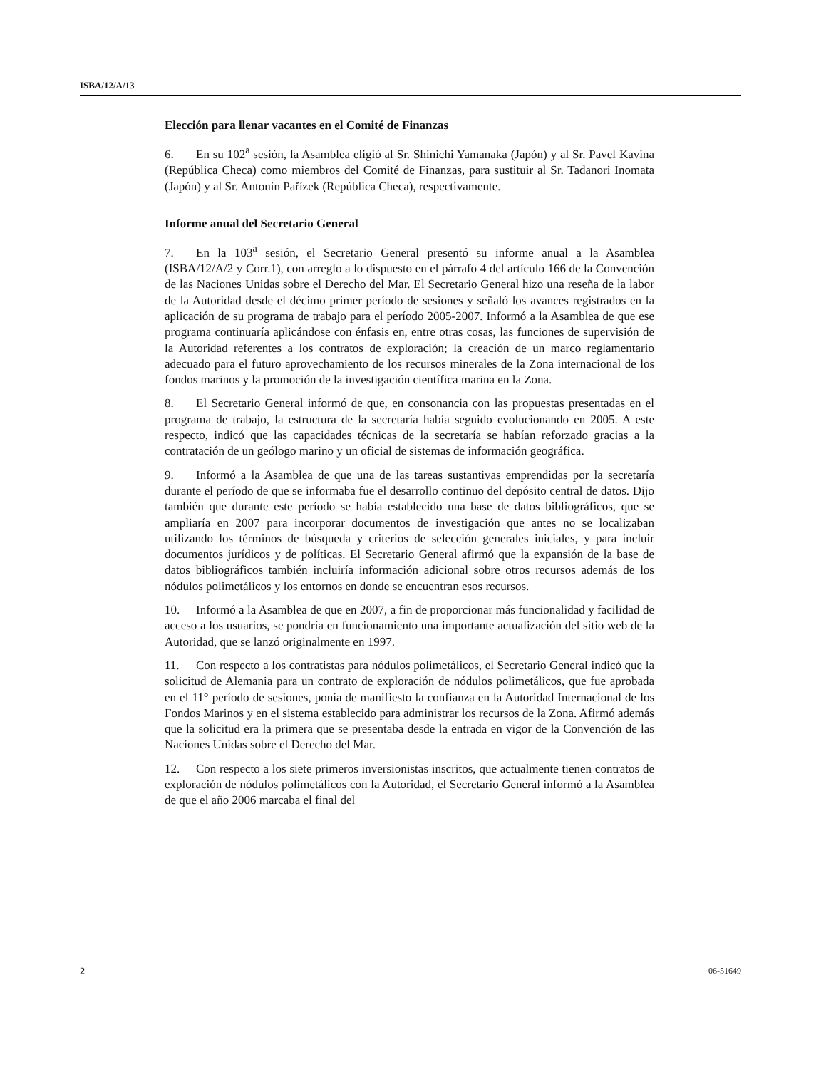ISBA/12/A/13
Elección para llenar vacantes en el Comité de Finanzas
6. En su 102<sup>a</sup> sesión, la Asamblea eligió al Sr. Shinichi Yamanaka (Japón) y al Sr. Pavel Kavina (República Checa) como miembros del Comité de Finanzas, para sustituir al Sr. Tadanori Inomata (Japón) y al Sr. Antonin Pařízek (República Checa), respectivamente.
Informe anual del Secretario General
7. En la 103<sup>a</sup> sesión, el Secretario General presentó su informe anual a la Asamblea (ISBA/12/A/2 y Corr.1), con arreglo a lo dispuesto en el párrafo 4 del artículo 166 de la Convención de las Naciones Unidas sobre el Derecho del Mar. El Secretario General hizo una reseña de la labor de la Autoridad desde el décimo primer período de sesiones y señaló los avances registrados en la aplicación de su programa de trabajo para el período 2005-2007. Informó a la Asamblea de que ese programa continuaría aplicándose con énfasis en, entre otras cosas, las funciones de supervisión de la Autoridad referentes a los contratos de exploración; la creación de un marco reglamentario adecuado para el futuro aprovechamiento de los recursos minerales de la Zona internacional de los fondos marinos y la promoción de la investigación científica marina en la Zona.
8. El Secretario General informó de que, en consonancia con las propuestas presentadas en el programa de trabajo, la estructura de la secretaría había seguido evolucionando en 2005. A este respecto, indicó que las capacidades técnicas de la secretaría se habían reforzado gracias a la contratación de un geólogo marino y un oficial de sistemas de información geográfica.
9. Informó a la Asamblea de que una de las tareas sustantivas emprendidas por la secretaría durante el período de que se informaba fue el desarrollo continuo del depósito central de datos. Dijo también que durante este período se había establecido una base de datos bibliográficos, que se ampliaría en 2007 para incorporar documentos de investigación que antes no se localizaban utilizando los términos de búsqueda y criterios de selección generales iniciales, y para incluir documentos jurídicos y de políticas. El Secretario General afirmó que la expansión de la base de datos bibliográficos también incluiría información adicional sobre otros recursos además de los nódulos polimetálicos y los entornos en donde se encuentran esos recursos.
10. Informó a la Asamblea de que en 2007, a fin de proporcionar más funcionalidad y facilidad de acceso a los usuarios, se pondría en funcionamiento una importante actualización del sitio web de la Autoridad, que se lanzó originalmente en 1997.
11. Con respecto a los contratistas para nódulos polimetálicos, el Secretario General indicó que la solicitud de Alemania para un contrato de exploración de nódulos polimetálicos, que fue aprobada en el 11° período de sesiones, ponía de manifiesto la confianza en la Autoridad Internacional de los Fondos Marinos y en el sistema establecido para administrar los recursos de la Zona. Afirmó además que la solicitud era la primera que se presentaba desde la entrada en vigor de la Convención de las Naciones Unidas sobre el Derecho del Mar.
12. Con respecto a los siete primeros inversionistas inscritos, que actualmente tienen contratos de exploración de nódulos polimetálicos con la Autoridad, el Secretario General informó a la Asamblea de que el año 2006 marcaba el final del
2 06-51649